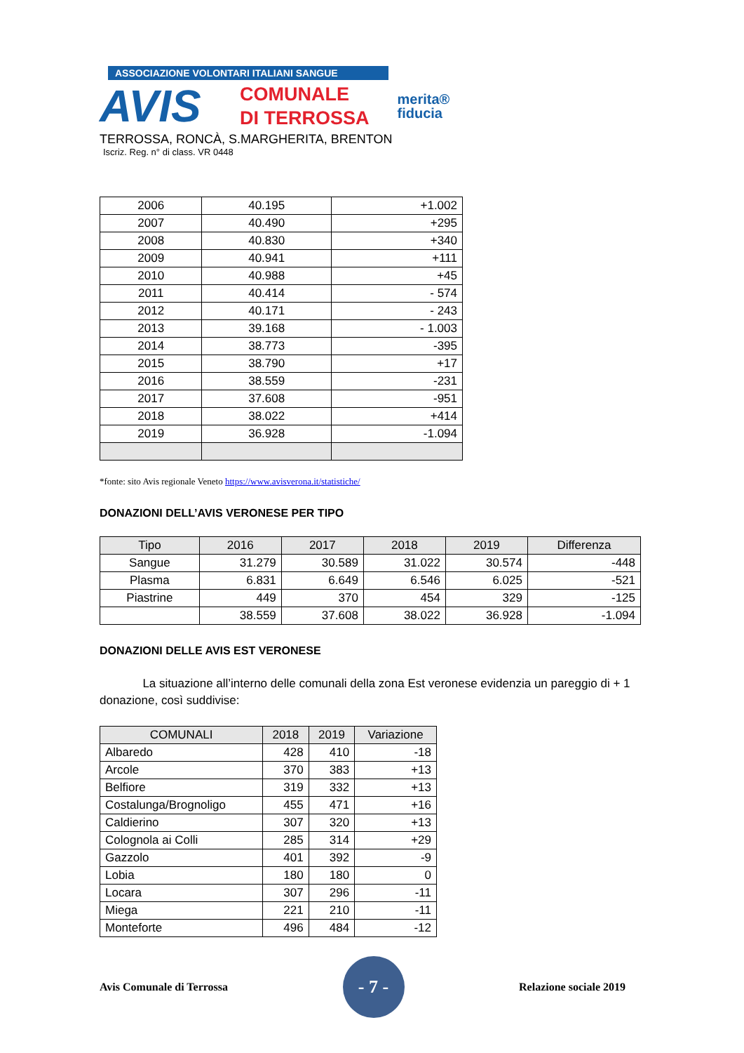ASSOCIAZIONE VOLONTARI ITALIANI SANGUE
AVIS
COMUNALE
DI TERROSSA
merita®
fiducia
TERROSSA, RONCÀ, S.MARGHERITA, BRENTON
Iscriz. Reg. n° di class. VR 0448
| 2006 | 40.195 | +1.002 |
| 2007 | 40.490 | +295 |
| 2008 | 40.830 | +340 |
| 2009 | 40.941 | +111 |
| 2010 | 40.988 | +45 |
| 2011 | 40.414 | - 574 |
| 2012 | 40.171 | - 243 |
| 2013 | 39.168 | - 1.003 |
| 2014 | 38.773 | -395 |
| 2015 | 38.790 | +17 |
| 2016 | 38.559 | -231 |
| 2017 | 37.608 | -951 |
| 2018 | 38.022 | +414 |
| 2019 | 36.928 | -1.094 |
*fonte: sito Avis regionale Veneto https://www.avisverona.it/statistiche/
DONAZIONI DELL’AVIS VERONESE PER TIPO
| Tipo | 2016 | 2017 | 2018 | 2019 | Differenza |
| --- | --- | --- | --- | --- | --- |
| Sangue | 31.279 | 30.589 | 31.022 | 30.574 | -448 |
| Plasma | 6.831 | 6.649 | 6.546 | 6.025 | -521 |
| Piastrine | 449 | 370 | 454 | 329 | -125 |
| | 38.559 | 37.608 | 38.022 | 36.928 | -1.094 |
DONAZIONI DELLE AVIS EST VERONESE
La situazione all’interno delle comunali della zona Est veronese evidenzia un pareggio di + 1 donazione, così suddivise:
| COMUNALI | 2018 | 2019 | Variazione |
| --- | --- | --- | --- |
| Albaredo | 428 | 410 | -18 |
| Arcole | 370 | 383 | +13 |
| Belfiore | 319 | 332 | +13 |
| Costalunga/Brognoligo | 455 | 471 | +16 |
| Caldierino | 307 | 320 | +13 |
| Colognola ai Colli | 285 | 314 | +29 |
| Gazzolo | 401 | 392 | -9 |
| Lobia | 180 | 180 | 0 |
| Locara | 307 | 296 | -11 |
| Miega | 221 | 210 | -11 |
| Monteforte | 496 | 484 | -12 |
Avis Comunale di Terrossa - 7 - Relazione sociale 2019